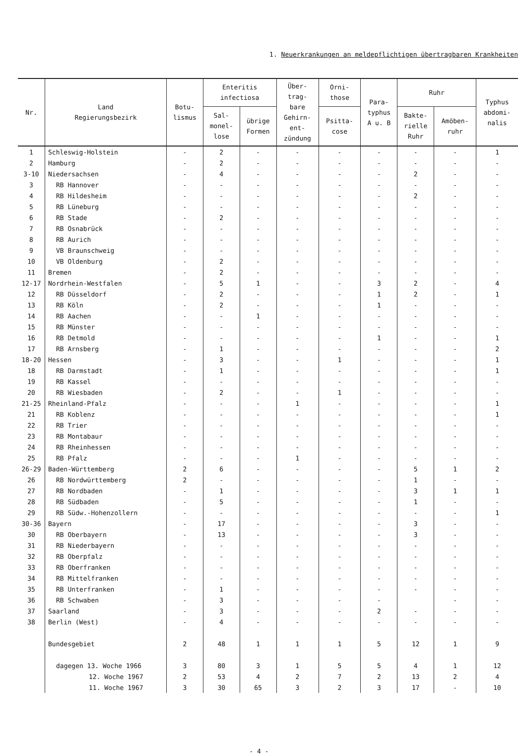1. Neuerkrankungen an meldepflichtigen übertragbaren Krankheiten
| Nr. | Land Regierungsbezirk | Botu- lismus | Enteritis infectiosa | | Über- trag- bare Gehirn- ent- zündung | Orni- those | Para- typhus A u. B | Ruhr | | Typhus abdomi- nalis |
| --- | --- | --- | --- | --- | --- | --- | --- | --- | --- | --- |
| | | | Sal- monel- lose | übrige Formen | | Psitta- cose | | Bakte- rielle Ruhr | Amöben- ruhr | |
| 1 | Schleswig-Holstein | - | 2 | - | - | - | - | - | - | 1 |
| 2 | Hamburg | - | 2 | - | - | - | - | - | - | - |
| 3-10 | Niedersachsen | - | 4 | - | - | - | - | 2 | - | - |
| 3 | RB Hannover | - | - | - | - | - | - | - | - | - |
| 4 | RB Hildesheim | - | - | - | - | - | - | 2 | - | - |
| 5 | RB Lüneburg | - | - | - | - | - | - | - | - | - |
| 6 | RB Stade | - | 2 | - | - | - | - | - | - | - |
| 7 | RB Osnabrück | - | - | - | - | - | - | - | - | - |
| 8 | RB Aurich | - | - | - | - | - | - | - | - | - |
| 9 | VB Braunschweig | - | - | - | - | - | - | - | - | - |
| 10 | VB Oldenburg | - | 2 | - | - | - | - | - | - | - |
| 11 | Bremen | - | 2 | - | - | - | - | - | - | - |
| 12-17 | Nordrhein-Westfalen | - | 5 | 1 | - | - | 3 | 2 | - | 4 |
| 12 | RB Düsseldorf | - | 2 | - | - | - | 1 | 2 | - | 1 |
| 13 | RB Köln | - | 2 | - | - | - | 1 | - | - | - |
| 14 | RB Aachen | - | - | 1 | - | - | - | - | - | - |
| 15 | RB Münster | - | - | - | - | - | - | - | - | - |
| 16 | RB Detmold | - | - | - | - | - | 1 | - | - | 1 |
| 17 | RB Arnsberg | - | 1 | - | - | - | - | - | - | 2 |
| 18-20 | Hessen | - | 3 | - | - | 1 | - | - | - | 1 |
| 18 | RB Darmstadt | - | 1 | - | - | - | - | - | - | 1 |
| 19 | RB Kassel | - | - | - | - | - | - | - | - | - |
| 20 | RB Wiesbaden | - | 2 | - | - | 1 | - | - | - | - |
| 21-25 | Rheinland-Pfalz | - | - | - | 1 | - | - | - | - | 1 |
| 21 | RB Koblenz | - | - | - | - | - | - | - | - | 1 |
| 22 | RB Trier | - | - | - | - | - | - | - | - | - |
| 23 | RB Montabaur | - | - | - | - | - | - | - | - | - |
| 24 | RB Rheinhessen | - | - | - | - | - | - | - | - | - |
| 25 | RB Pfalz | - | - | - | 1 | - | - | - | - | - |
| 26-29 | Baden-Württemberg | 2 | 6 | - | - | - | - | 5 | 1 | 2 |
| 26 | RB Nordwürttemberg | 2 | - | - | - | - | - | 1 | - | - |
| 27 | RB Nordbaden | - | 1 | - | - | - | - | 3 | 1 | 1 |
| 28 | RB Südbaden | - | 5 | - | - | - | - | 1 | - | - |
| 29 | RB Südw.-Hohenzollern | - | - | - | - | - | - | - | - | 1 |
| 30-36 | Bayern | - | 17 | - | - | - | - | 3 | - | - |
| 30 | RB Oberbayern | - | 13 | - | - | - | - | 3 | - | - |
| 31 | RB Niederbayern | - | - | - | - | - | - | - | - | - |
| 32 | RB Oberpfalz | - | - | - | - | - | - | - | - | - |
| 33 | RB Oberfranken | - | - | - | - | - | - | - | - | - |
| 34 | RB Mittelfranken | - | - | - | - | - | - | - | - | - |
| 35 | RB Unterfranken | - | 1 | - | - | - | - | - | - | - |
| 36 | RB Schwaben | - | 3 | - | - | - | - | | - | - |
| 37 | Saarland | - | 3 | - | - | - | 2 | - | - | - |
| 38 | Berlin (West) | - | 4 | - | - | - | - | - | - | - |
| | Bundesgebiet | 2 | 48 | 1 | 1 | 1 | 5 | 12 | 1 | 9 |
| | dagegen 13. Woche 1966 | 3 | 80 | 3 | 1 | 5 | 5 | 4 | 1 | 12 |
| | 12. Woche 1967 | 2 | 53 | 4 | 2 | 7 | 2 | 13 | 2 | 4 |
| | 11. Woche 1967 | 3 | 30 | 65 | 3 | 2 | 3 | 17 | - | 10 |
- 4 -